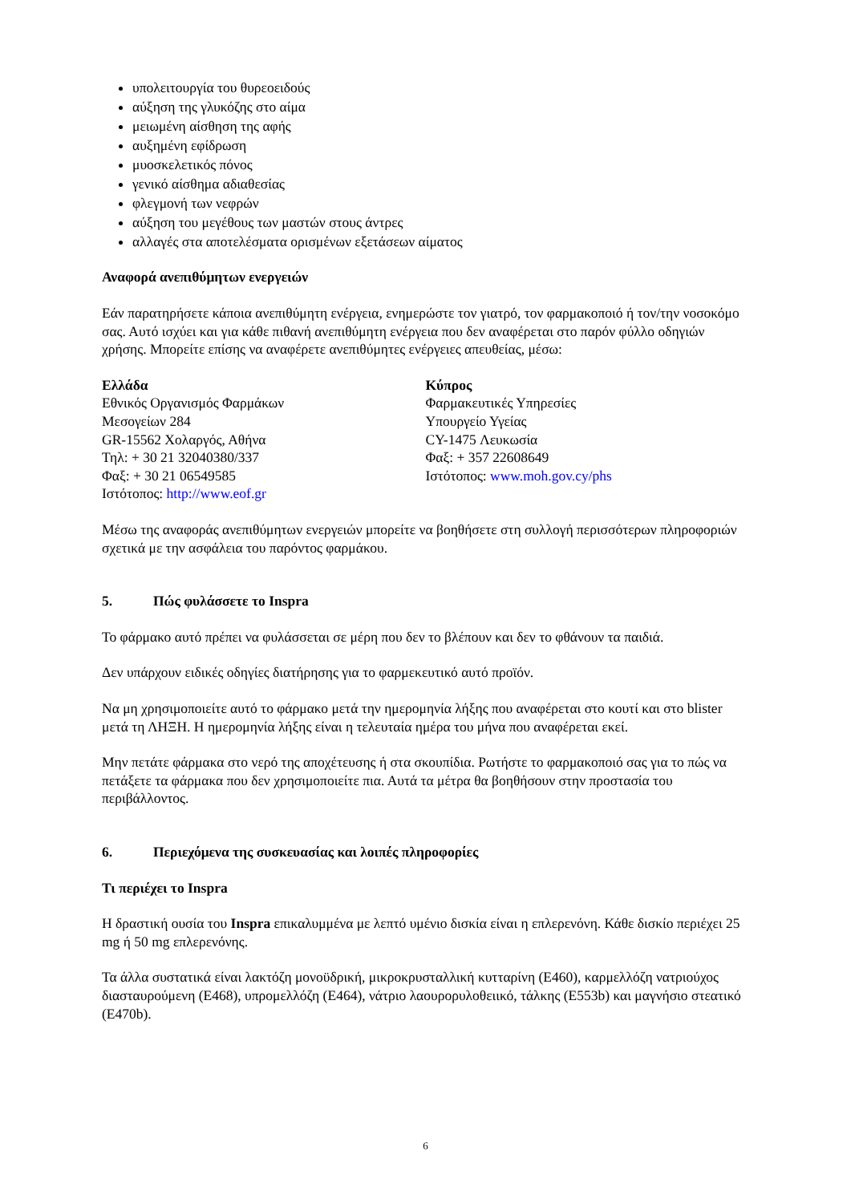υπολειτουργία του θυρεοειδούς
αύξηση της γλυκόζης στο αίμα
μειωμένη αίσθηση της αφής
αυξημένη εφίδρωση
μυοσκελετικός πόνος
γενικό αίσθημα αδιαθεσίας
φλεγμονή των νεφρών
αύξηση του μεγέθους των μαστών στους άντρες
αλλαγές στα αποτελέσματα ορισμένων εξετάσεων αίματος
Αναφορά ανεπιθύμητων ενεργειών
Εάν παρατηρήσετε κάποια ανεπιθύμητη ενέργεια, ενημερώστε τον γιατρό, τον φαρμακοποιό ή τον/την νοσοκόμο σας. Αυτό ισχύει και για κάθε πιθανή ανεπιθύμητη ενέργεια που δεν αναφέρεται στο παρόν φύλλο οδηγιών χρήσης. Μπορείτε επίσης να αναφέρετε ανεπιθύμητες ενέργειες απευθείας, μέσω:
Ελλάδα
Εθνικός Οργανισμός Φαρμάκων
Μεσογείων 284
GR-15562 Χολαργός, Αθήνα
Τηλ: + 30 21 32040380/337
Φαξ: + 30 21 06549585
Ιστότοπος: http://www.eof.gr
Κύπρος
Φαρμακευτικές Υπηρεσίες
Υπουργείο Υγείας
CY-1475 Λευκωσία
Φαξ: + 357 22608649
Ιστότοπος: www.moh.gov.cy/phs
Μέσω της αναφοράς ανεπιθύμητων ενεργειών μπορείτε να βοηθήσετε στη συλλογή περισσότερων πληροφοριών σχετικά με την ασφάλεια του παρόντος φαρμάκου.
5. Πώς φυλάσσετε το Inspra
Το φάρμακο αυτό πρέπει να φυλάσσεται σε μέρη που δεν το βλέπουν και δεν το φθάνουν τα παιδιά.
Δεν υπάρχουν ειδικές οδηγίες διατήρησης για το φαρμεκευτικό αυτό προϊόν.
Να μη χρησιμοποιείτε αυτό το φάρμακο μετά την ημερομηνία λήξης που αναφέρεται στο κουτί και στο blister μετά τη ΛΗΞΗ. Η ημερομηνία λήξης είναι η τελευταία ημέρα του μήνα που αναφέρεται εκεί.
Μην πετάτε φάρμακα στο νερό της αποχέτευσης ή στα σκουπίδια. Ρωτήστε το φαρμακοποιό σας για το πώς να πετάξετε τα φάρμακα που δεν χρησιμοποιείτε πια. Αυτά τα μέτρα θα βοηθήσουν στην προστασία του περιβάλλοντος.
6. Περιεχόμενα της συσκευασίας και λοιπές πληροφορίες
Τι περιέχει το Inspra
Η δραστική ουσία του Inspra επικαλυμμένα με λεπτό υμένιο δισκία είναι η επλερενόνη. Κάθε δισκίο περιέχει 25 mg ή 50 mg επλερενόνης.
Τα άλλα συστατικά είναι λακτόζη μονοϋδρική, μικροκρυσταλλική κυτταρίνη (E460), καρμελλόζη νατριούχος διασταυρούμενη (E468), υπρομελλόζη (E464), νάτριο λαουρορυλοθειικό, τάλκης (E553b) και μαγνήσιο στεατικό (E470b).
6